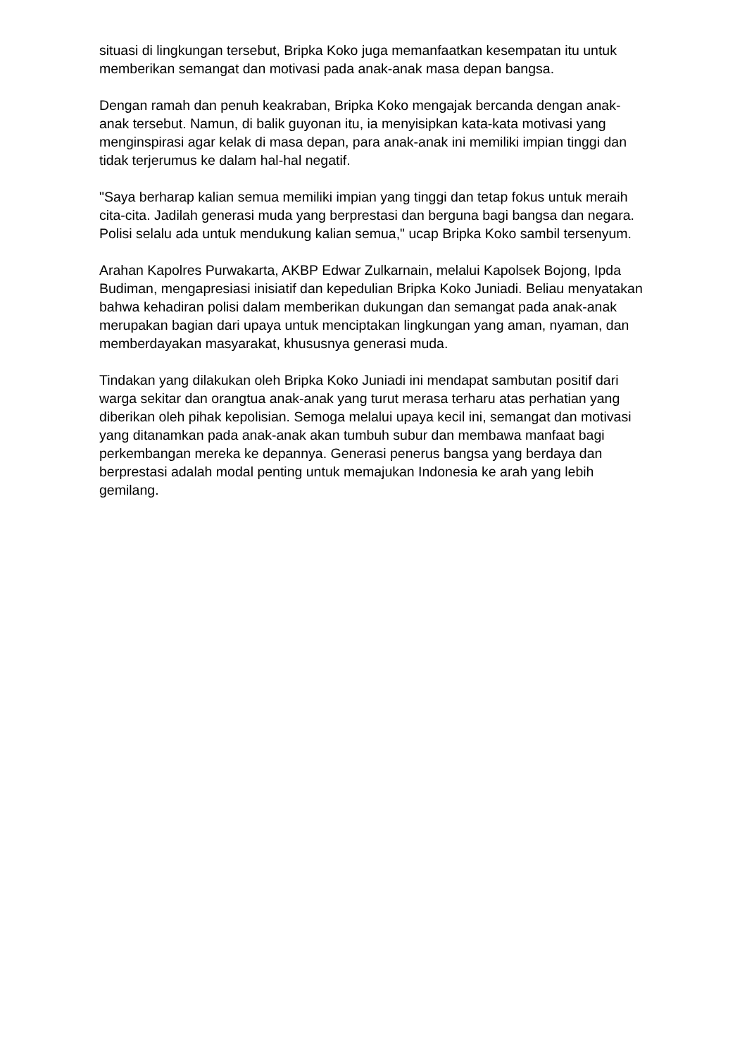situasi di lingkungan tersebut, Bripka Koko juga memanfaatkan kesempatan itu untuk memberikan semangat dan motivasi pada anak-anak masa depan bangsa.
Dengan ramah dan penuh keakraban, Bripka Koko mengajak bercanda dengan anak-anak tersebut. Namun, di balik guyonan itu, ia menyisipkan kata-kata motivasi yang menginspirasi agar kelak di masa depan, para anak-anak ini memiliki impian tinggi dan tidak terjerumus ke dalam hal-hal negatif.
"Saya berharap kalian semua memiliki impian yang tinggi dan tetap fokus untuk meraih cita-cita. Jadilah generasi muda yang berprestasi dan berguna bagi bangsa dan negara. Polisi selalu ada untuk mendukung kalian semua," ucap Bripka Koko sambil tersenyum.
Arahan Kapolres Purwakarta, AKBP Edwar Zulkarnain, melalui Kapolsek Bojong, Ipda Budiman, mengapresiasi inisiatif dan kepedulian Bripka Koko Juniadi. Beliau menyatakan bahwa kehadiran polisi dalam memberikan dukungan dan semangat pada anak-anak merupakan bagian dari upaya untuk menciptakan lingkungan yang aman, nyaman, dan memberdayakan masyarakat, khususnya generasi muda.
Tindakan yang dilakukan oleh Bripka Koko Juniadi ini mendapat sambutan positif dari warga sekitar dan orangtua anak-anak yang turut merasa terharu atas perhatian yang diberikan oleh pihak kepolisian. Semoga melalui upaya kecil ini, semangat dan motivasi yang ditanamkan pada anak-anak akan tumbuh subur dan membawa manfaat bagi perkembangan mereka ke depannya. Generasi penerus bangsa yang berdaya dan berprestasi adalah modal penting untuk memajukan Indonesia ke arah yang lebih gemilang.